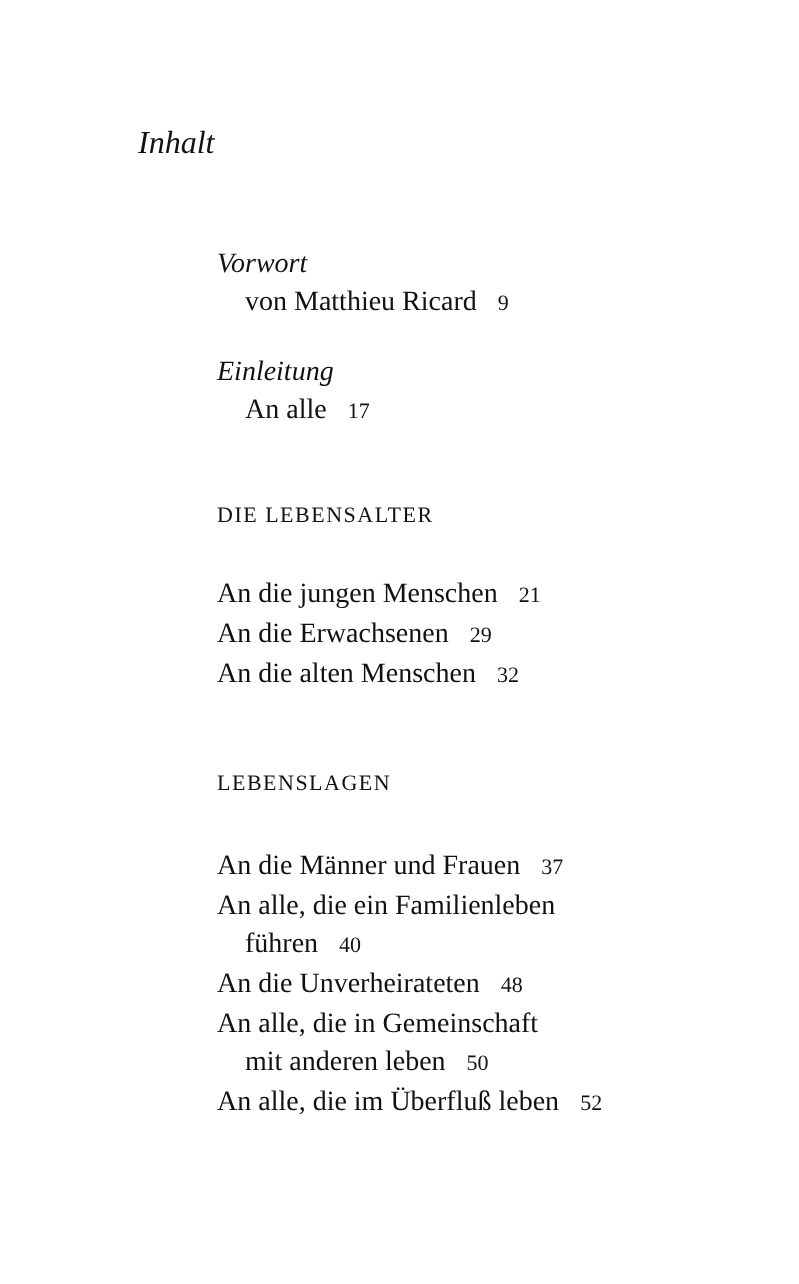Inhalt
Vorwort
von Matthieu Ricard 9
Einleitung
An alle 17
DIE LEBENSALTER
An die jungen Menschen 21
An die Erwachsenen 29
An die alten Menschen 32
LEBENSLAGEN
An die Männer und Frauen 37
An alle, die ein Familienleben
führen 40
An die Unverheirateten 48
An alle, die in Gemeinschaft
mit anderen leben 50
An alle, die im Überfluß leben 52